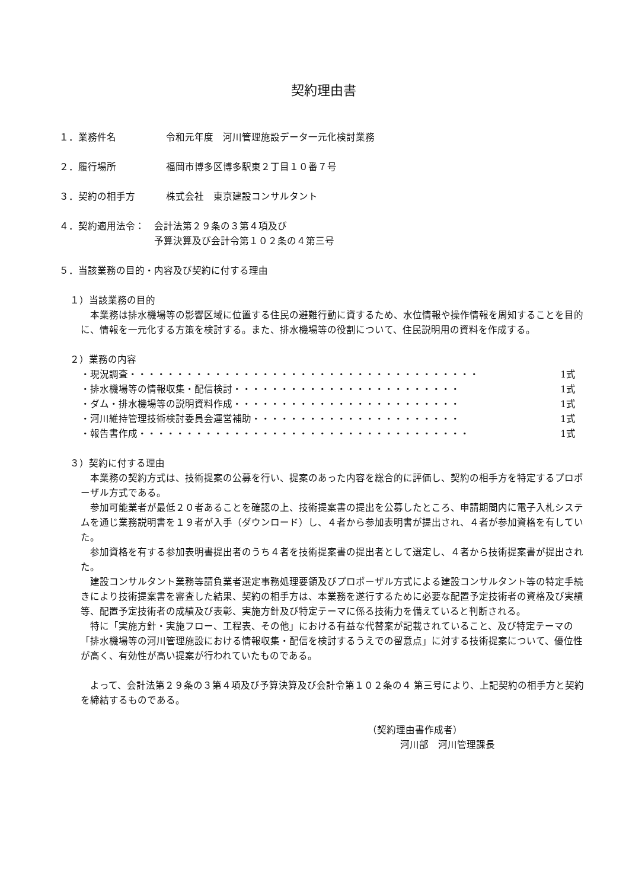契約理由書
１．業務件名 令和元年度　河川管理施設データ一元化検討業務
２．履行場所 福岡市博多区博多駅東２丁目１０番７号
３．契約の相手方 株式会社　東京建設コンサルタント
４．契約適用法令： 会計法第２９条の３第４項及び
予算決算及び会計令第１０２条の４第三号
５．当該業務の目的・内容及び契約に付する理由
１）当該業務の目的
本業務は排水機場等の影響区域に位置する住民の避難行動に資するため、水位情報や操作情報を周知することを目的に、情報を一元化する方策を検討する。また、排水機場等の役割について、住民説明用の資料を作成する。
２）業務の内容
・現況調査・・・・・・・・・・・・・・・・・・・・・・・・・・・・・・・・・・・・・ 1式
・排水機場等の情報収集・配信検討・・・・・・・・・・・・・・・・・・・・・・・・ 1式
・ダム・排水機場等の説明資料作成・・・・・・・・・・・・・・・・・・・・・・・・ 1式
・河川維持管理技術検討委員会運営補助・・・・・・・・・・・・・・・・・・・・・・ 1式
・報告書作成・・・・・・・・・・・・・・・・・・・・・・・・・・・・・・・・・・・ 1式
３）契約に付する理由
本業務の契約方式は、技術提案の公募を行い、提案のあった内容を総合的に評価し、契約の相手方を特定するプロポーザル方式である。
参加可能業者が最低２０者あることを確認の上、技術提案書の提出を公募したところ、申請期間内に電子入札システムを通じ業務説明書を１９者が入手（ダウンロード）し、４者から参加表明書が提出され、４者が参加資格を有していた。
参加資格を有する参加表明書提出者のうち４者を技術提案書の提出者として選定し、４者から技術提案書が提出された。
建設コンサルタント業務等請負業者選定事務処理要領及びプロポーザル方式による建設コンサルタント等の特定手続きにより技術提案書を審査した結果、契約の相手方は、本業務を遂行するために必要な配置予定技術者の資格及び実績等、配置予定技術者の成績及び表彰、実施方針及び特定テーマに係る技術力を備えていると判断される。
特に「実施方針・実施フロー、工程表、その他」における有益な代替案が記載されていること、及び特定テーマの「排水機場等の河川管理施設における情報収集・配信を検討するうえでの留意点」に対する技術提案について、優位性が高く、有効性が高い提案が行われていたものである。
よって、会計法第２９条の３第４項及び予算決算及び会計令第１０２条の４ 第三号により、上記契約の相手方と契約を締結するものである。
（契約理由書作成者）
河川部　河川管理課長